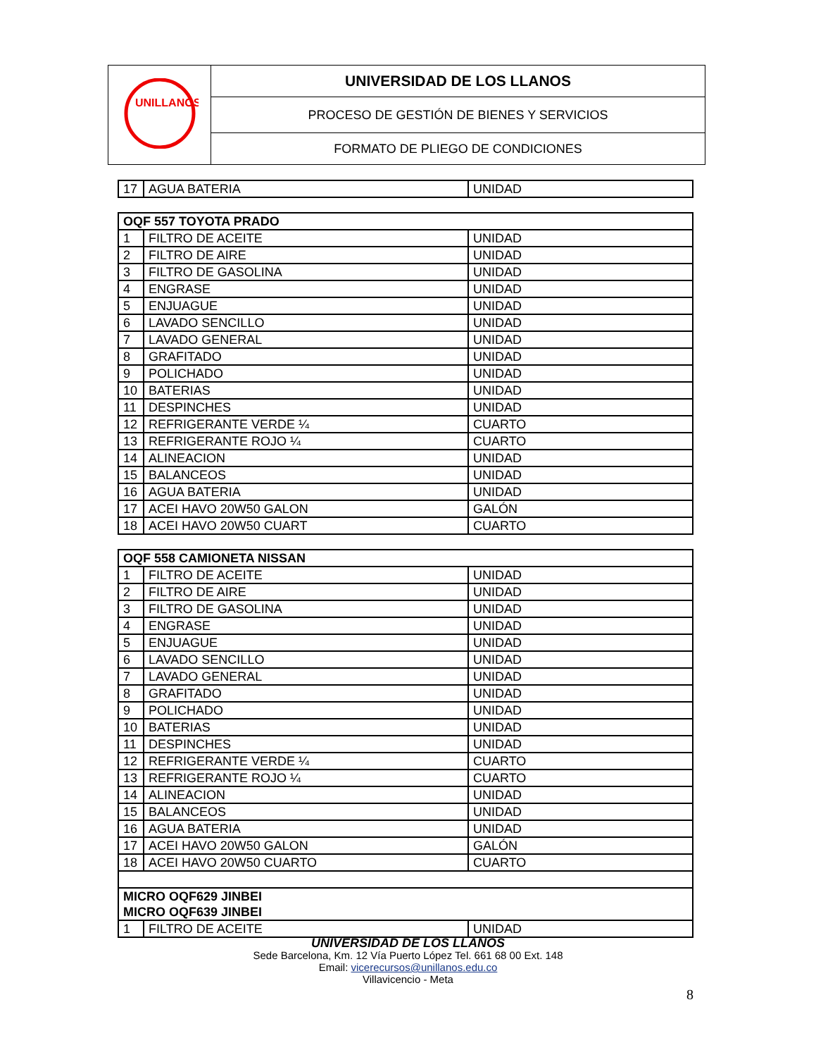| UNILLANOS | UNIVERSIDAD DE LOS LLANOS |
| | PROCESO DE GESTIÓN DE BIENES Y SERVICIOS |
| | FORMATO DE PLIEGO DE CONDICIONES |
| 17 | AGUA BATERIA | UNIDAD |
| OQF 557 TOYOTA PRADO | | |
| 1 | FILTRO DE ACEITE | UNIDAD |
| 2 | FILTRO DE AIRE | UNIDAD |
| 3 | FILTRO DE GASOLINA | UNIDAD |
| 4 | ENGRASE | UNIDAD |
| 5 | ENJUAGUE | UNIDAD |
| 6 | LAVADO SENCILLO | UNIDAD |
| 7 | LAVADO GENERAL | UNIDAD |
| 8 | GRAFITADO | UNIDAD |
| 9 | POLICHADO | UNIDAD |
| 10 | BATERIAS | UNIDAD |
| 11 | DESPINCHES | UNIDAD |
| 12 | REFRIGERANTE VERDE ¼ | CUARTO |
| 13 | REFRIGERANTE ROJO ¼ | CUARTO |
| 14 | ALINEACION | UNIDAD |
| 15 | BALANCEOS | UNIDAD |
| 16 | AGUA BATERIA | UNIDAD |
| 17 | ACEI HAVO 20W50 GALON | GALÓN |
| 18 | ACEI HAVO 20W50 CUART | CUARTO |
| OQF 558 CAMIONETA NISSAN | | |
| 1 | FILTRO DE ACEITE | UNIDAD |
| 2 | FILTRO DE AIRE | UNIDAD |
| 3 | FILTRO DE GASOLINA | UNIDAD |
| 4 | ENGRASE | UNIDAD |
| 5 | ENJUAGUE | UNIDAD |
| 6 | LAVADO SENCILLO | UNIDAD |
| 7 | LAVADO GENERAL | UNIDAD |
| 8 | GRAFITADO | UNIDAD |
| 9 | POLICHADO | UNIDAD |
| 10 | BATERIAS | UNIDAD |
| 11 | DESPINCHES | UNIDAD |
| 12 | REFRIGERANTE VERDE ¼ | CUARTO |
| 13 | REFRIGERANTE ROJO ¼ | CUARTO |
| 14 | ALINEACION | UNIDAD |
| 15 | BALANCEOS | UNIDAD |
| 16 | AGUA BATERIA | UNIDAD |
| 17 | ACEI HAVO 20W50 GALON | GALÓN |
| 18 | ACEI HAVO 20W50 CUARTO | CUARTO |
| MICRO OQF629 JINBEI MICRO OQF639 JINBEI | | |
| 1 | FILTRO DE ACEITE | UNIDAD |
UNIVERSIDAD DE LOS LLANOS
Sede Barcelona, Km. 12 Vía Puerto López Tel. 661 68 00 Ext. 148
Email: vicerecursos@unillanos.edu.co
Villavicencio - Meta
8